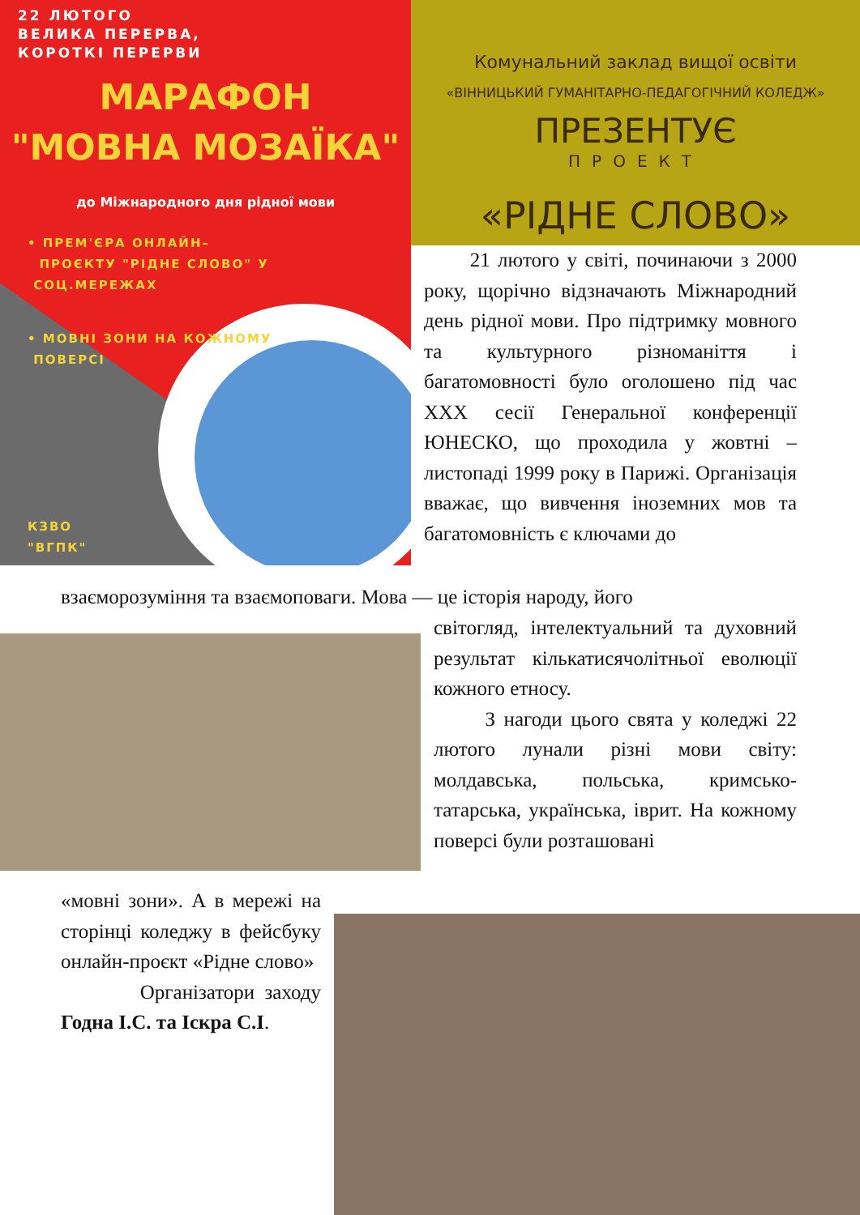22 ЛЮТОГО
ВЕЛИКА ПЕРЕРВА,
КОРОТКІ ПЕРЕРВИ
МАРАФОН
"МОВНА МОЗАЇКА"
до Міжнародного дня рідної мови
• ПРЕМ'ЄРА ОНЛАЙН–
ПРОЄКТУ "РІДНЕ СЛОВО" У
СОЦ.МЕРЕЖАХ
• МОВНІ ЗОНИ НА КОЖНОМУ
ПОВЕРСІ
КЗВО
"ВГПК"
Комунальний заклад вищої освіти
«ВІННИЦЬКИЙ ГУМАНІТАРНО-ПЕДАГОГІЧНИЙ КОЛЕДЖ»
ПРЕЗЕНТУЄ
ПРОЕКТ
«РІДНЕ СЛОВО»
21 лютого у світі, починаючи з 2000 року, щорічно відзначають Міжнародний день рідної мови. Про підтримку мовного та культурного різноманіття і багатомовності було оголошено під час XXX сесії Генеральної конференції ЮНЕСКО, що проходила у жовтні – листопаді 1999 року в Парижі. Організація вважає, що вивчення іноземних мов та багатомовність є ключами до
взаєморозуміння та взаємоповаги. Мова — це історія народу, його
світогляд, інтелектуальний та духовний результат кількатисячолітньої еволюції кожного етносу.
З нагоди цього свята у коледжі 22 лютого лунали різні мови світу: молдавська, польська, кримсько-татарська, українська, іврит. На кожному поверсі були розташовані
«мовні зони». А в мережі на сторінці коледжу в фейсбуку онлайн-проєкт «Рідне слово»
Організатори заходу Годна І.С. та Іскра С.І.